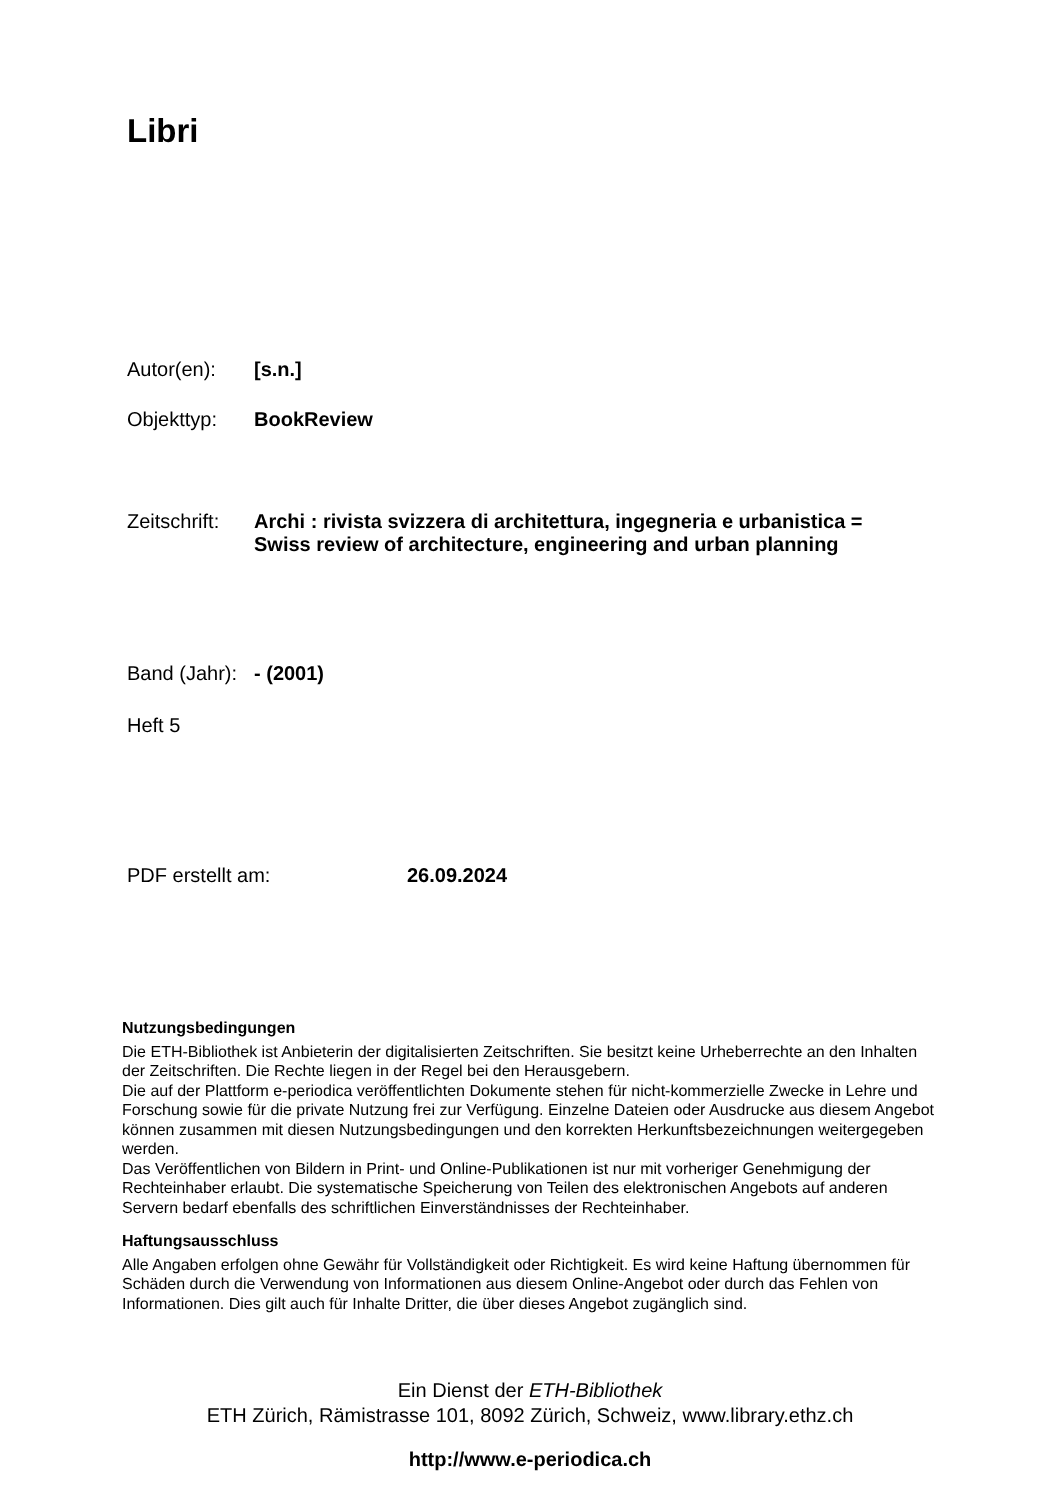Libri
Autor(en): [s.n.]
Objekttyp: BookReview
Zeitschrift: Archi : rivista svizzera di architettura, ingegneria e urbanistica =
Swiss review of architecture, engineering and urban planning
Band (Jahr): - (2001)
Heft 5
PDF erstellt am: 26.09.2024
Nutzungsbedingungen
Die ETH-Bibliothek ist Anbieterin der digitalisierten Zeitschriften. Sie besitzt keine Urheberrechte an den Inhalten der Zeitschriften. Die Rechte liegen in der Regel bei den Herausgebern.
Die auf der Plattform e-periodica veröffentlichten Dokumente stehen für nicht-kommerzielle Zwecke in Lehre und Forschung sowie für die private Nutzung frei zur Verfügung. Einzelne Dateien oder Ausdrucke aus diesem Angebot können zusammen mit diesen Nutzungsbedingungen und den korrekten Herkunftsbezeichnungen weitergegeben werden.
Das Veröffentlichen von Bildern in Print- und Online-Publikationen ist nur mit vorheriger Genehmigung der Rechteinhaber erlaubt. Die systematische Speicherung von Teilen des elektronischen Angebots auf anderen Servern bedarf ebenfalls des schriftlichen Einverständnisses der Rechteinhaber.
Haftungsausschluss
Alle Angaben erfolgen ohne Gewähr für Vollständigkeit oder Richtigkeit. Es wird keine Haftung übernommen für Schäden durch die Verwendung von Informationen aus diesem Online-Angebot oder durch das Fehlen von Informationen. Dies gilt auch für Inhalte Dritter, die über dieses Angebot zugänglich sind.
Ein Dienst der ETH-Bibliothek
ETH Zürich, Rämistrasse 101, 8092 Zürich, Schweiz, www.library.ethz.ch
http://www.e-periodica.ch